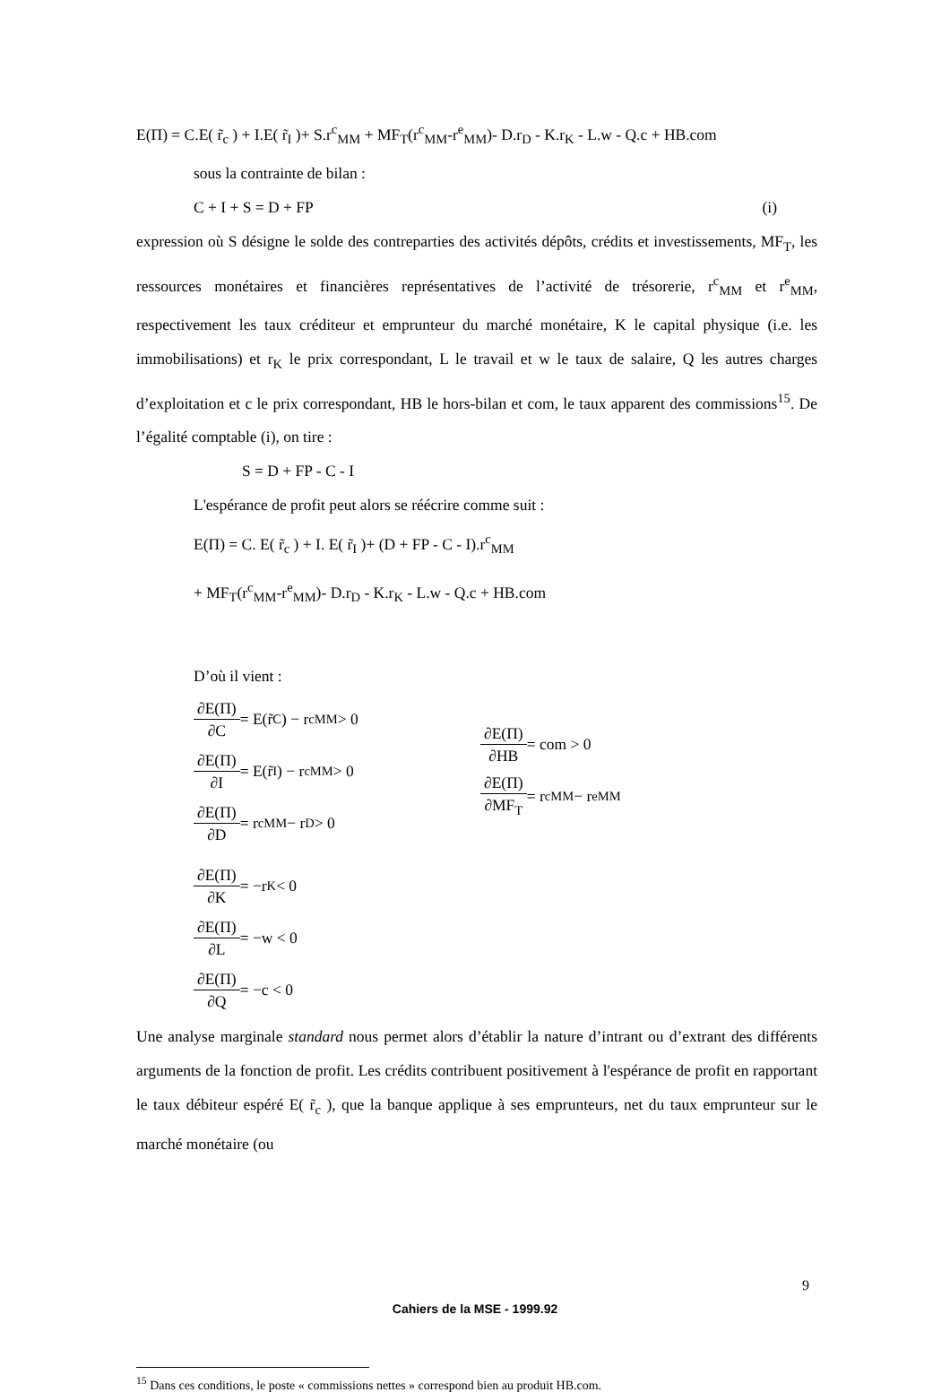E(Π) = C.E( r̃<sub>c</sub> ) + I.E( r̃<sub>I</sub> )+ S.r<sup>c</sup><sub>MM</sub> + MF<sub>T</sub>(r<sup>c</sup><sub>MM</sub>-r<sup>e</sup><sub>MM</sub>)- D.r<sub>D</sub> - K.r<sub>K</sub> - L.w - Q.c + HB.com
sous la contrainte de bilan :
C + I + S = D + FP (i)
expression où S désigne le solde des contreparties des activités dépôts, crédits et investissements, MF<sub>T</sub>, les ressources monétaires et financières représentatives de l’activité de trésorerie, r<sup>c</sup><sub>MM</sub> et r<sup>e</sup><sub>MM</sub>, respectivement les taux créditeur et emprunteur du marché monétaire, K le capital physique (i.e. les immobilisations) et r<sub>K</sub> le prix correspondant, L le travail et w le taux de salaire, Q les autres charges d’exploitation et c le prix correspondant, HB le hors-bilan et com, le taux apparent des commissions<sup>15</sup>. De l’égalité comptable (i), on tire :
S = D + FP - C - I
L'espérance de profit peut alors se réécrire comme suit :
E(Π) = C. E( r̃<sub>c</sub> ) + I. E( r̃<sub>I</sub> )+ (D + FP - C - I).r<sup>c</sup><sub>MM</sub>
+ MF<sub>T</sub>(r<sup>c</sup><sub>MM</sub>-r<sup>e</sup><sub>MM</sub>)- D.r<sub>D</sub> - K.r<sub>K</sub> - L.w - Q.c + HB.com
D’où il vient :
∂E(Π) ∂C = E(r̃<sub>C</sub>) − r<sup>c</sup><sub>MM</sub> > 0
∂E(Π) ∂I = E(r̃<sub>I</sub>) − r<sup>c</sup><sub>MM</sub> > 0
∂E(Π) ∂D = r<sup>c</sup><sub>MM</sub> − r<sub>D</sub> > 0
∂E(Π) ∂K = −r<sub>K</sub> < 0
∂E(Π) ∂L = −w < 0
∂E(Π) ∂Q = −c < 0
∂E(Π) ∂HB = com > 0
∂E(Π) ∂MF<sub>T</sub> = r<sup>c</sup><sub>MM</sub> − r<sup>e</sup><sub>MM</sub>
Une analyse marginale standard nous permet alors d’établir la nature d’intrant ou d’extrant des différents arguments de la fonction de profit. Les crédits contribuent positivement à l'espérance de profit en rapportant le taux débiteur espéré E( r̃<sub>c</sub> ), que la banque applique à ses emprunteurs, net du taux emprunteur sur le marché monétaire (ou
<sup>15</sup> Dans ces conditions, le poste « commissions nettes » correspond bien au produit HB.com.
9
Cahiers de la MSE - 1999.92